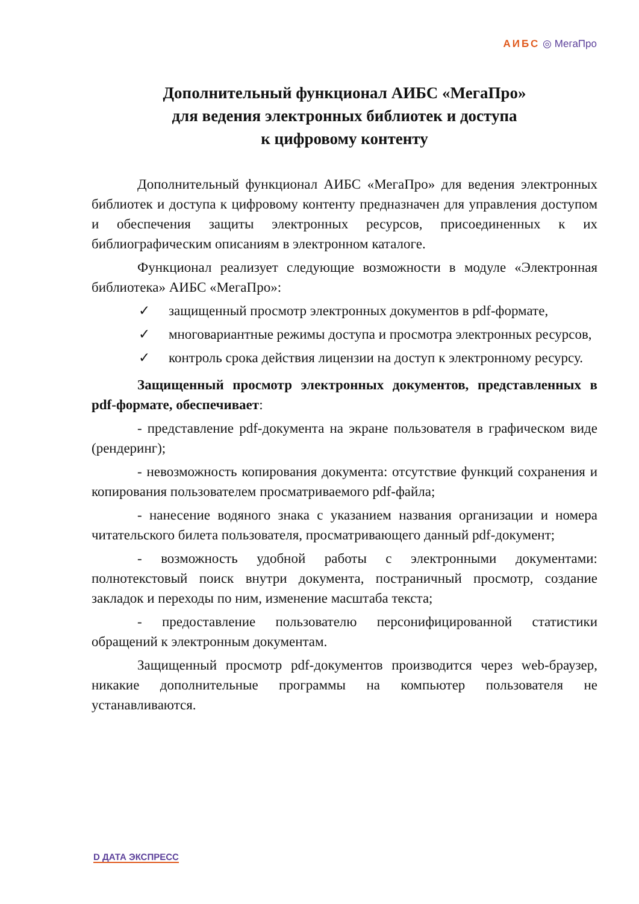АИБС ◎ МегаПро
Дополнительный функционал АИБС «МегаПро»
для ведения электронных библиотек и доступа
к цифровому контенту
Дополнительный функционал АИБС «МегаПро» для ведения электронных библиотек и доступа к цифровому контенту предназначен для управления доступом и обеспечения защиты электронных ресурсов, присоединенных к их библиографическим описаниям в электронном каталоге.
Функционал реализует следующие возможности в модуле «Электронная библиотека» АИБС «МегаПро»:
✓ защищенный просмотр электронных документов в pdf-формате,
✓ многовариантные режимы доступа и просмотра электронных ресурсов,
✓ контроль срока действия лицензии на доступ к электронному ресурсу.
Защищенный просмотр электронных документов, представленных в pdf-формате, обеспечивает:
- представление pdf-документа на экране пользователя в графическом виде (рендеринг);
- невозможность копирования документа: отсутствие функций сохранения и копирования пользователем просматриваемого pdf-файла;
- нанесение водяного знака с указанием названия организации и номера читательского билета пользователя, просматривающего данный pdf-документ;
- возможность удобной работы с электронными документами: полнотекстовый поиск внутри документа, постраничный просмотр, создание закладок и переходы по ним, изменение масштаба текста;
- предоставление пользователю персонифицированной статистики обращений к электронным документам.
Защищенный просмотр pdf-документов производится через web-браузер, никакие дополнительные программы на компьютер пользователя не устанавливаются.
D ДАТА ЭКСПРЕСС